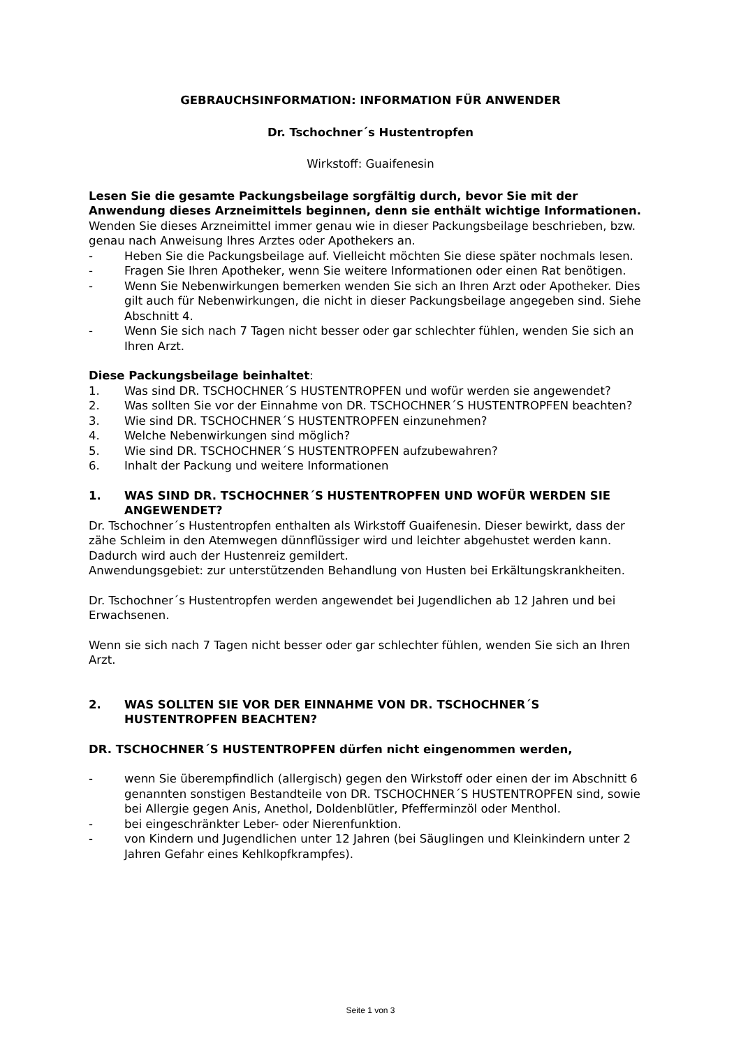GEBRAUCHSINFORMATION: INFORMATION FÜR ANWENDER
Dr. Tschochner´s Hustentropfen
Wirkstoff: Guaifenesin
Lesen Sie die gesamte Packungsbeilage sorgfältig durch, bevor Sie mit der Anwendung dieses Arzneimittels beginnen, denn sie enthält wichtige Informationen.
Wenden Sie dieses Arzneimittel immer genau wie in dieser Packungsbeilage beschrieben, bzw. genau nach Anweisung Ihres Arztes oder Apothekers an.
- Heben Sie die Packungsbeilage auf. Vielleicht möchten Sie diese später nochmals lesen.
- Fragen Sie Ihren Apotheker, wenn Sie weitere Informationen oder einen Rat benötigen.
- Wenn Sie Nebenwirkungen bemerken wenden Sie sich an Ihren Arzt oder Apotheker. Dies gilt auch für Nebenwirkungen, die nicht in dieser Packungsbeilage angegeben sind. Siehe Abschnitt 4.
- Wenn Sie sich nach 7 Tagen nicht besser oder gar schlechter fühlen, wenden Sie sich an Ihren Arzt.
Diese Packungsbeilage beinhaltet:
1. Was sind DR. TSCHOCHNER´S HUSTENTROPFEN und wofür werden sie angewendet?
2. Was sollten Sie vor der Einnahme von DR. TSCHOCHNER´S HUSTENTROPFEN beachten?
3. Wie sind DR. TSCHOCHNER´S HUSTENTROPFEN einzunehmen?
4. Welche Nebenwirkungen sind möglich?
5. Wie sind DR. TSCHOCHNER´S HUSTENTROPFEN aufzubewahren?
6. Inhalt der Packung und weitere Informationen
1. WAS SIND DR. TSCHOCHNER´S HUSTENTROPFEN UND WOFÜR WERDEN SIE ANGEWENDET?
Dr. Tschochner´s Hustentropfen enthalten als Wirkstoff Guaifenesin. Dieser bewirkt, dass der zähe Schleim in den Atemwegen dünnflüssiger wird und leichter abgehustet werden kann. Dadurch wird auch der Hustenreiz gemildert.
Anwendungsgebiet: zur unterstützenden Behandlung von Husten bei Erkältungskrankheiten.
Dr. Tschochner´s Hustentropfen werden angewendet bei Jugendlichen ab 12 Jahren und bei Erwachsenen.
Wenn sie sich nach 7 Tagen nicht besser oder gar schlechter fühlen, wenden Sie sich an Ihren Arzt.
2. WAS SOLLTEN SIE VOR DER EINNAHME VON DR. TSCHOCHNER´S HUSTENTROPFEN BEACHTEN?
DR. TSCHOCHNER´S HUSTENTROPFEN dürfen nicht eingenommen werden,
- wenn Sie überempfindlich (allergisch) gegen den Wirkstoff oder einen der im Abschnitt 6 genannten sonstigen Bestandteile von DR. TSCHOCHNER´S HUSTENTROPFEN sind, sowie bei Allergie gegen Anis, Anethol, Doldenblütler, Pfefferminzöl oder Menthol.
- bei eingeschränkter Leber- oder Nierenfunktion.
- von Kindern und Jugendlichen unter 12 Jahren (bei Säuglingen und Kleinkindern unter 2 Jahren Gefahr eines Kehlkopfkrampfes).
Seite 1 von 3